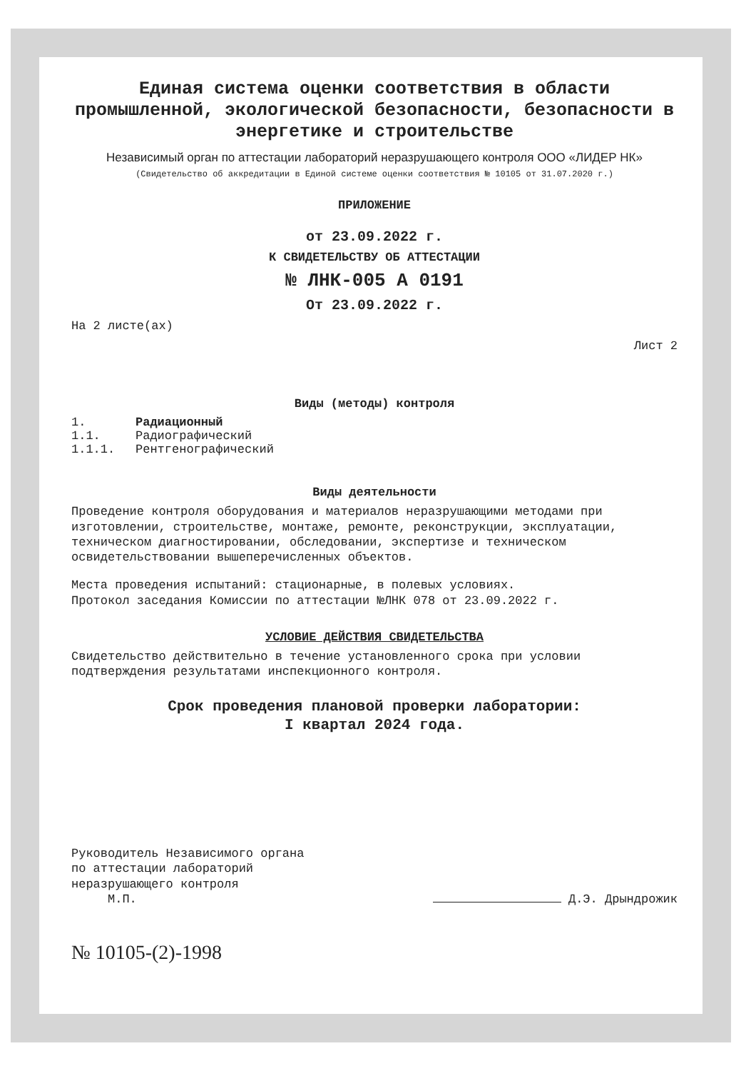Единая система оценки соответствия в области промышленной, экологической безопасности, безопасности в энергетике и строительстве
Независимый орган по аттестации лабораторий неразрушающего контроля ООО «ЛИДЕР НК»
(Свидетельство об аккредитации в Единой системе оценки соответствия № 10105 от 31.07.2020 г.)
ПРИЛОЖЕНИЕ
от 23.09.2022 г.
К СВИДЕТЕЛЬСТВУ ОБ АТТЕСТАЦИИ
№ ЛНК-005 А 0191
От 23.09.2022 г.
На 2 листе(ах)
Лист 2
Виды (методы) контроля
1. Радиационный
1.1. Радиографический
1.1.1. Рентгенографический
Виды деятельности
Проведение контроля оборудования и материалов неразрушающими методами при изготовлении, строительстве, монтаже, ремонте, реконструкции, эксплуатации, техническом диагностировании, обследовании, экспертизе и техническом освидетельствовании вышеперечисленных объектов.
Места проведения испытаний: стационарные, в полевых условиях.
Протокол заседания Комиссии по аттестации №ЛНК 078 от 23.09.2022 г.
УСЛОВИЕ ДЕЙСТВИЯ СВИДЕТЕЛЬСТВА
Свидетельство действительно в течение установленного срока при условии подтверждения результатами инспекционного контроля.
Срок проведения плановой проверки лаборатории:
I квартал 2024 года.
Руководитель Независимого органа
по аттестации лабораторий
неразрушающего контроля
М.П.
Д.Э. Дрындрожик
№ 10105-(2)-1998